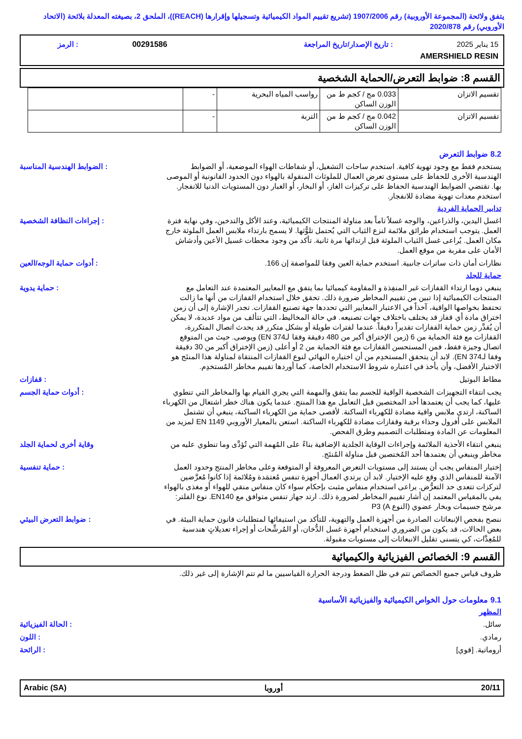يتفق ولائحة (المجموعة الأوروبية) رقم 1907/2006 (تشريع تقييم المواد الكيميائية وتسجيلها وإقرارها (REACH))، الملحق 2، بصيغته المعدلة بلائحة (الاتحاد الأوروبي) رقم 2020/878
| 15 يناير 2025 | : تاريخ الإصدار/تاريخ المراجعة | 00291586 | : الرمز |
| AMERSHIELD RESIN | | | |
القسم 8: ضوابط التعرض/الحماية الشخصية
| تقسيم الاتزان | 0.033 مج / كجم ط من الوزن الساكن | رواسب المياه البحرية | - | |
| تقسيم الاتزان | 0.042 مج / كجم ط من الوزن الساكن | التربة | - | |
8.2 ضوابط التعرض
يستخدم فقط مع وجود تهوية كافية. استخدم ساحات التشغيل، أو شفاطات الهواء الموضعية، أو الضوابط الهندسية الأخرى للحفاظ على مستوى تعرض العمال للملوثات المنقولة بالهواء دون الحدود القانونية أو الموصى بها. تقتضي الضوابط الهندسية الحفاظ على تركيزات الغاز، أو البخار، أو الغبار دون المستويات الدنيا للانفجار. استخدم معدات تهوية مضادة للانفجار.
: الضوابط الهندسية المناسبة
تدابير الحماية الفردية
اغسل اليدين، والذراعين، والوجه غسلاً تاماً بعد مناولة المنتجات الكيميائية، وعند الأكل والتدخين، وفي نهاية فترة العمل. يتوجب استخدام طرائق ملائمة لنزع الثياب التي يُحتمل تلوُّثها. لا يسمح بارتداء ملابس العمل الملوثة خارج مكان العمل. يُراعى غسل الثياب الملوثة قبل ارتدائها مرة ثانية. تأكد من وجود محطات غسيل الأعين وأدشاش الأمان على مقربة من موقع العمل.
: إجراءات النظافة الشخصية
نظارات أمان ذات ساترات جانبية. استخدم حماية العين وفقا للمواصفة إن 166. : أدوات حماية الوجه/العين
حماية للجلد
ينبغي دوما ارتداء القفازات غير المنفِذة و المقاومة كيميائيا بما يتفق مع المعايير المعتمدة عند التعامل مع المنتجات الكيميائية إذا تبين من تقييم المخاطر ضرورة ذلك. تحقق خلال استخدام القفازات من أنها ما زالت تحتفظ بخواصها الواقية، آخذاً في الاعتبار المعايير التي تحددها جهة تصنيع القفازات. تجدر الإشارة إلى أن زمن اختراق مادة أي قفاز قد يختلف باختلاف جهات تصنيعه. في حالة المخاليط، التي تتألف من مواد عديدة، لا يمكن أن يُقدَّر زمن حماية القفازات تقديراً دقيقاً. عندما لفترات طويلة أو بشكل متكرر قد يحدث اتصال المتكررة، القفازات مع فئة الحماية من 6 (زمن الإختراق أكبر من 480 دقيقة وفقا لـEN 374) ويوصى. حيث من المتوقع اتصال وجيزة فقط، فمن المستحسن القفازات مع فئة الحماية من 2 أو أعلى (زمن الإختراق أكبر من 30 دقيقة وفقا لـEN 374). لابد أن يتحقق المستخدِم من أن اختياره النهائي لنوع القفازات المنتقاة لمناولة هذا المنتَج هو الاختيار الأفضل، وأن يأخذ في اعتباره شروط الاستخدام الخاصة، كما أوردها تقييم مخاطر المُستخدِم.
: حماية يدوية
مطاط البوتيل : قفازات
يجب انتقاء التجهيزات الشخصية الواقية للجسم بما يتفق والمهمة التي يجري القيام بها والمخاطر التي تنطوي عليها، كما يجب أن يعتمدها أحد المختصين قبل التعامل مع هذا المنتج. عندما يكون هناك خطر اشتعال من الكهرباء الساكنة، ارتدي ملابس واقية مضادة للكهرباء الساكنة. لأقصى حماية من الكهرباء الساكنة، ينبغي أن تشتمل الملابس على أفرول وحذاء برقبة وقفازات مضادة للكهرباء الساكنة. استعن بالمعيار الأوروبي EN 1149 لمزيد من المعلومات عن المادة ومتطلبات التصميم وطرق الفحص.
: أدوات حماية الجسم
ينبغي انتقاء الأحذية الملائمة وإجراءات الوقاية الجلدية الإضافية بناءً على المُهمة التي تُؤدَّى وما تنطوي عليه من مخاطر وينبغي أن يعتمدها أحد المُختصين قبل مناولة المُنتَج.
وقاية أخرى لحماية الجلد
إختيار المنفاس يجب أن يستند إلى مستويات التعرض المعروفة أو المتوقعة وعلى مخاطر المنتج وحدود العمل الآمنة للمنفاس الذي وقع عليه الإختيار. لابد أن يرتدي العمال أجهزة تنفس مُعتمَدة ومُلائمة إذا كانوا مُعرَّضين لتركزات تتعدى حد التعرُّض. يراعى استخدام منفاس مثبت بإحكام سواء كان منفاس منقي للهواء أو مغذى بالهواء يفي بالمقياس المعتمد إن أشار تقييم المخاطر لضرورة ذلك. ارتد جهاز تنفس متوافق مع EN140. نوع الفلتر: مرشح جسيمات وبخار عضوي (النوع A) P3
: حماية تنفسية
ننصح بفحص الإنبعاثات الصادرة من أجهزة العمل والتهوية، للتأكد من استيفائها لمتطلبات قانون حماية البيئة. في بعض الحالات، قد يكون من الضروري استخدام أجهزة غسل الدُّخان، أو المُرشِّحات أو إجراء تعديلاتٍ هندسية للمُعِدَّات، كي يتسنى تقليل الانبعاثات إلى مستويات مقبولة.
: ضوابط التعرض البيئي
القسم 9: الخصائص الفيزيائية والكيميائية
ظروف قياس جميع الخصائص تتم في ظل الضغط ودرجة الحرارة القياسيين ما لم تتم الإشارة إلى غير ذلك.
9.1 معلومات حول الخواص الكيميائية والفيزيائية الأساسية
المظهر
سائل. : الحالة الفيزيائية
رمادي. : اللون
أروماتية. [قوي] : الرائحة
20/11 أوروبا Arabic (SA)